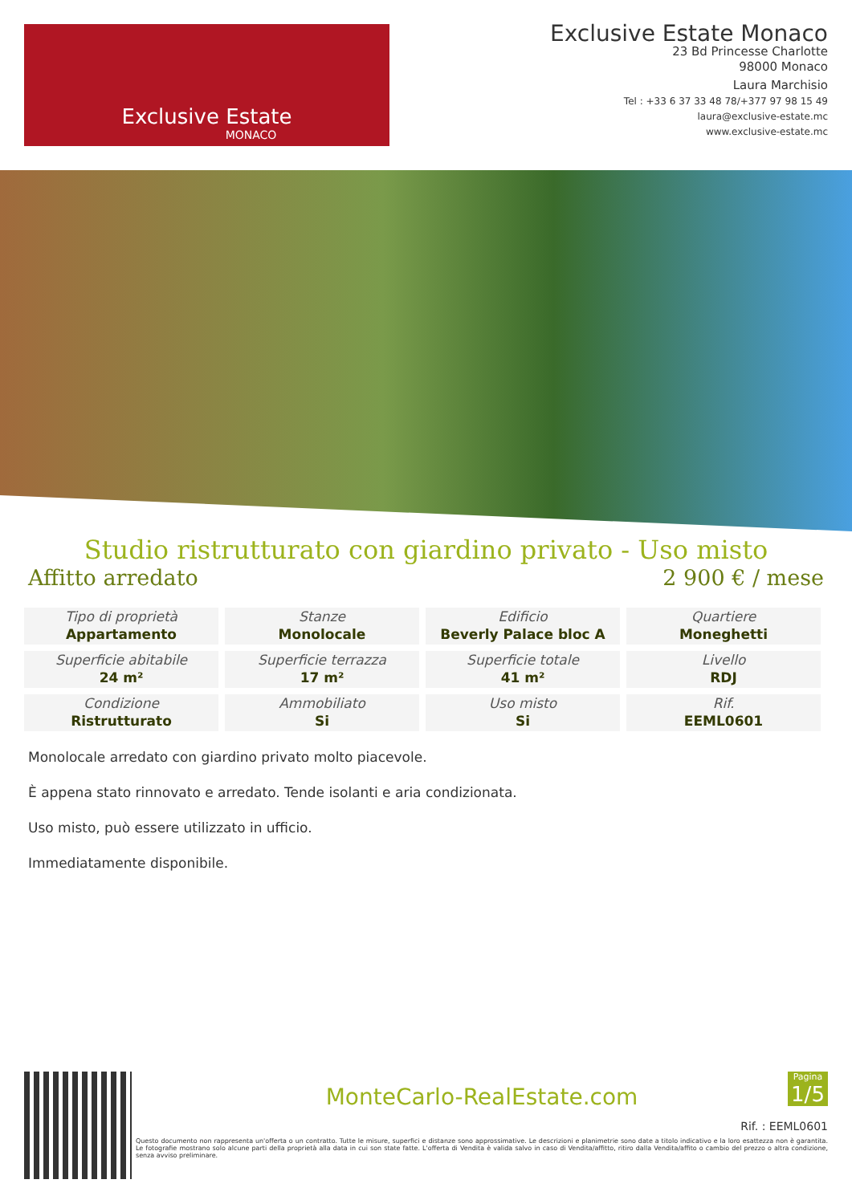Exclusive Estate
MONACO
Exclusive Estate Monaco
23 Bd Princesse Charlotte
98000 Monaco
Laura Marchisio
Tel : +33 6 37 33 48 78/+377 97 98 15 49
laura@exclusive-estate.mc
www.exclusive-estate.mc
Studio ristrutturato con giardino privato - Uso misto
Affitto arredato 2 900 € / mese
| Tipo di proprietà Appartamento | Stanze Monolocale | Edificio Beverly Palace bloc A | Quartiere Moneghetti |
| Superficie abitabile 24 m² | Superficie terrazza 17 m² | Superficie totale 41 m² | Livello RDJ |
| Condizione Ristrutturato | Ammobiliato Si | Uso misto Si | Rif. EEML0601 |
Monolocale arredato con giardino privato molto piacevole.
È appena stato rinnovato e arredato. Tende isolanti e aria condizionata.
Uso misto, può essere utilizzato in ufficio.
Immediatamente disponibile.
MonteCarlo-RealEstate.com
Pagina
1/5
Rif. : EEML0601
Questo documento non rappresenta un'offerta o un contratto. Tutte le misure, superfici e distanze sono approssimative. Le descrizioni e planimetrie sono date a titolo indicativo e la loro esattezza non è garantita. Le fotografie mostrano solo alcune parti della proprietà alla data in cui son state fatte. L'offerta di Vendita è valida salvo in caso di Vendita/affitto, ritiro dalla Vendita/affito o cambio del prezzo o altra condizione, senza avviso preliminare.